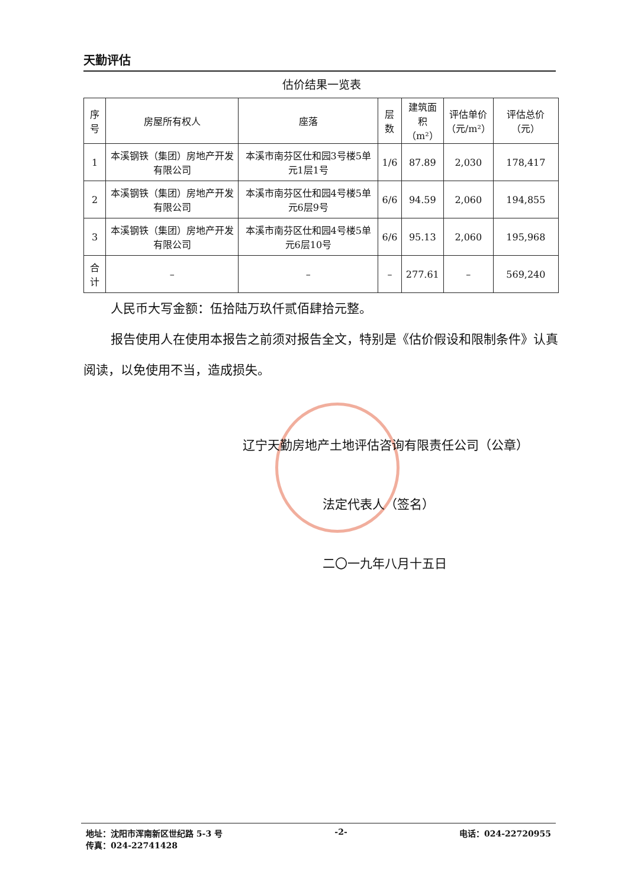天勤评估
估价结果一览表
| 序号 | 房屋所有权人 | 座落 | 层数 | 建筑面积 （m²） | 评估单价 （元/m²） | 评估总价（元） |
| --- | --- | --- | --- | --- | --- | --- |
| 1 | 本溪钢铁（集团）房地产开发有限公司 | 本溪市南芬区仕和园3号楼5单元1层1号 | 1/6 | 87.89 | 2,030 | 178,417 |
| 2 | 本溪钢铁（集团）房地产开发有限公司 | 本溪市南芬区仕和园4号楼5单元6层9号 | 6/6 | 94.59 | 2,060 | 194,855 |
| 3 | 本溪钢铁（集团）房地产开发有限公司 | 本溪市南芬区仕和园4号楼5单元6层10号 | 6/6 | 95.13 | 2,060 | 195,968 |
| 合计 | – | – | – | 277.61 | – | 569,240 |
人民币大写金额：伍拾陆万玖仟贰佰肆拾元整。
报告使用人在使用本报告之前须对报告全文，特别是《估价假设和限制条件》认真阅读，以免使用不当，造成损失。
辽宁天勤房地产土地评估咨询有限责任公司（公章）
法定代表人（签名）
二〇一九年八月十五日
地址：沈阳市浑南新区世纪路 5-3 号
传真：024-22741428
-2- 电话：024-22720955